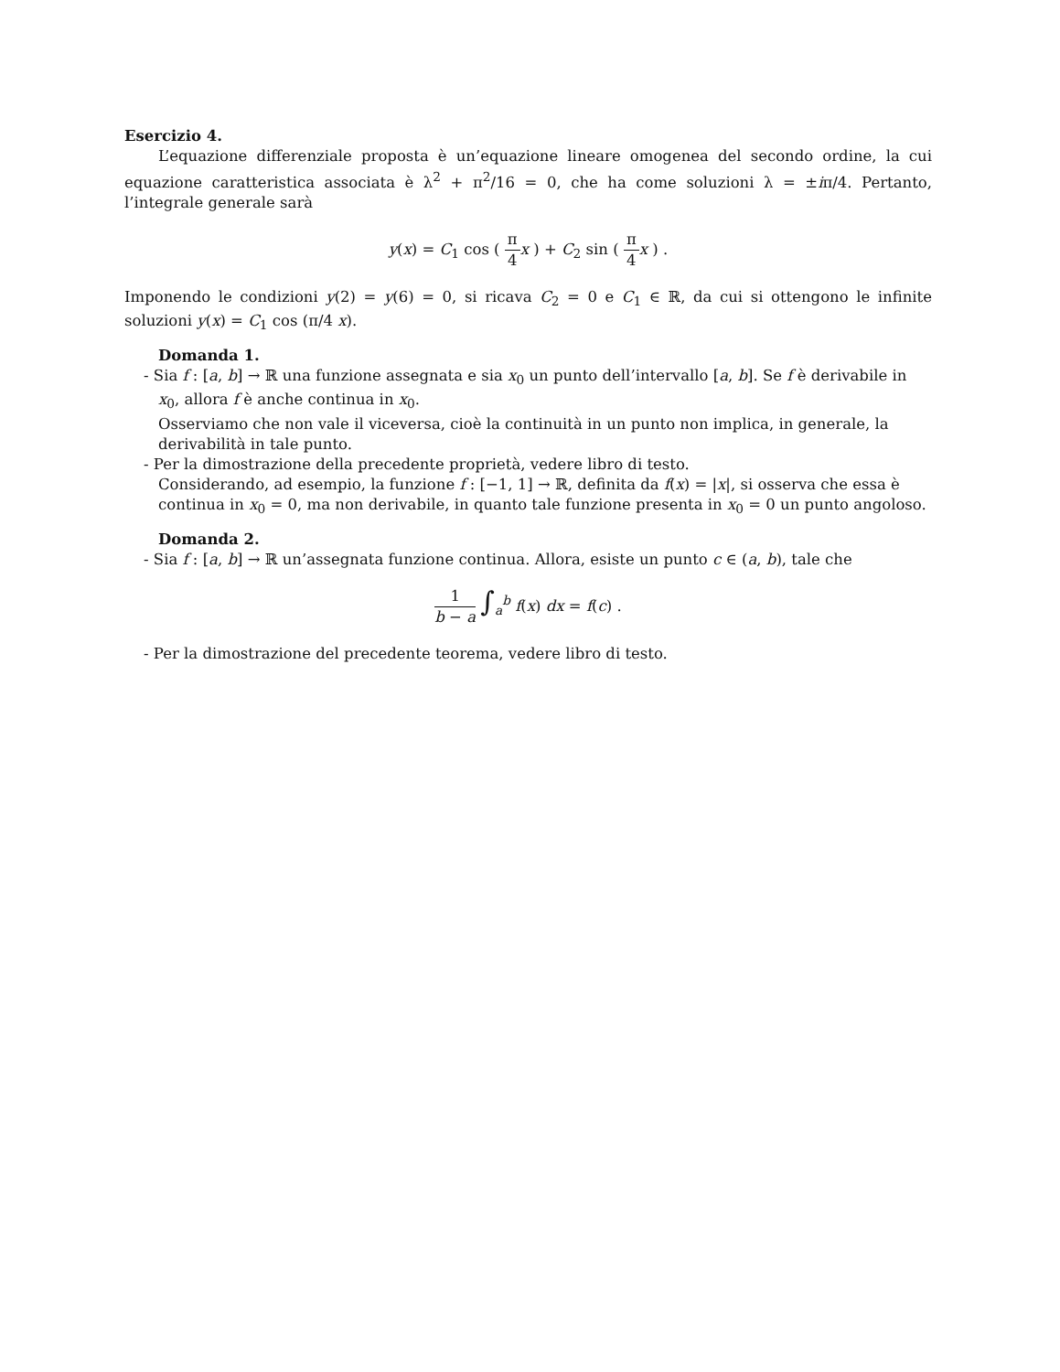Esercizio 4.
L’equazione differenziale proposta è un’equazione lineare omogenea del secondo ordine, la cui equazione caratteristica associata è λ<sup>2</sup> + π<sup>2</sup>/16 = 0, che ha come soluzioni λ = ±iπ/4. Pertanto, l’integrale generale sarà
y(x) = C<sub>1</sub> cos ( π 4 x ) + C<sub>2</sub> sin ( π 4 x ) .
Imponendo le condizioni y(2) = y(6) = 0, si ricava C<sub>2</sub> = 0 e C<sub>1</sub> ∈ ℝ, da cui si ottengono le infinite soluzioni y(x) = C<sub>1</sub> cos (π/4 x).
Domanda 1.
- Sia f : [a, b] → ℝ una funzione assegnata e sia x<sub>0</sub> un punto dell’intervallo [a, b]. Se f è derivabile in x<sub>0</sub>, allora f è anche continua in x<sub>0</sub>.
Osserviamo che non vale il viceversa, cioè la continuità in un punto non implica, in generale, la derivabilità in tale punto.
- Per la dimostrazione della precedente proprietà, vedere libro di testo.
Considerando, ad esempio, la funzione f : [−1, 1] → ℝ, definita da f(x) = |x|, si osserva che essa è continua in x<sub>0</sub> = 0, ma non derivabile, in quanto tale funzione presenta in x<sub>0</sub> = 0 un punto angoloso.
Domanda 2.
- Sia f : [a, b] → ℝ un’assegnata funzione continua. Allora, esiste un punto c ∈ (a, b), tale che
1 b − a ∫<sub>a</sub><sup>b</sup> f(x) dx = f(c) .
- Per la dimostrazione del precedente teorema, vedere libro di testo.